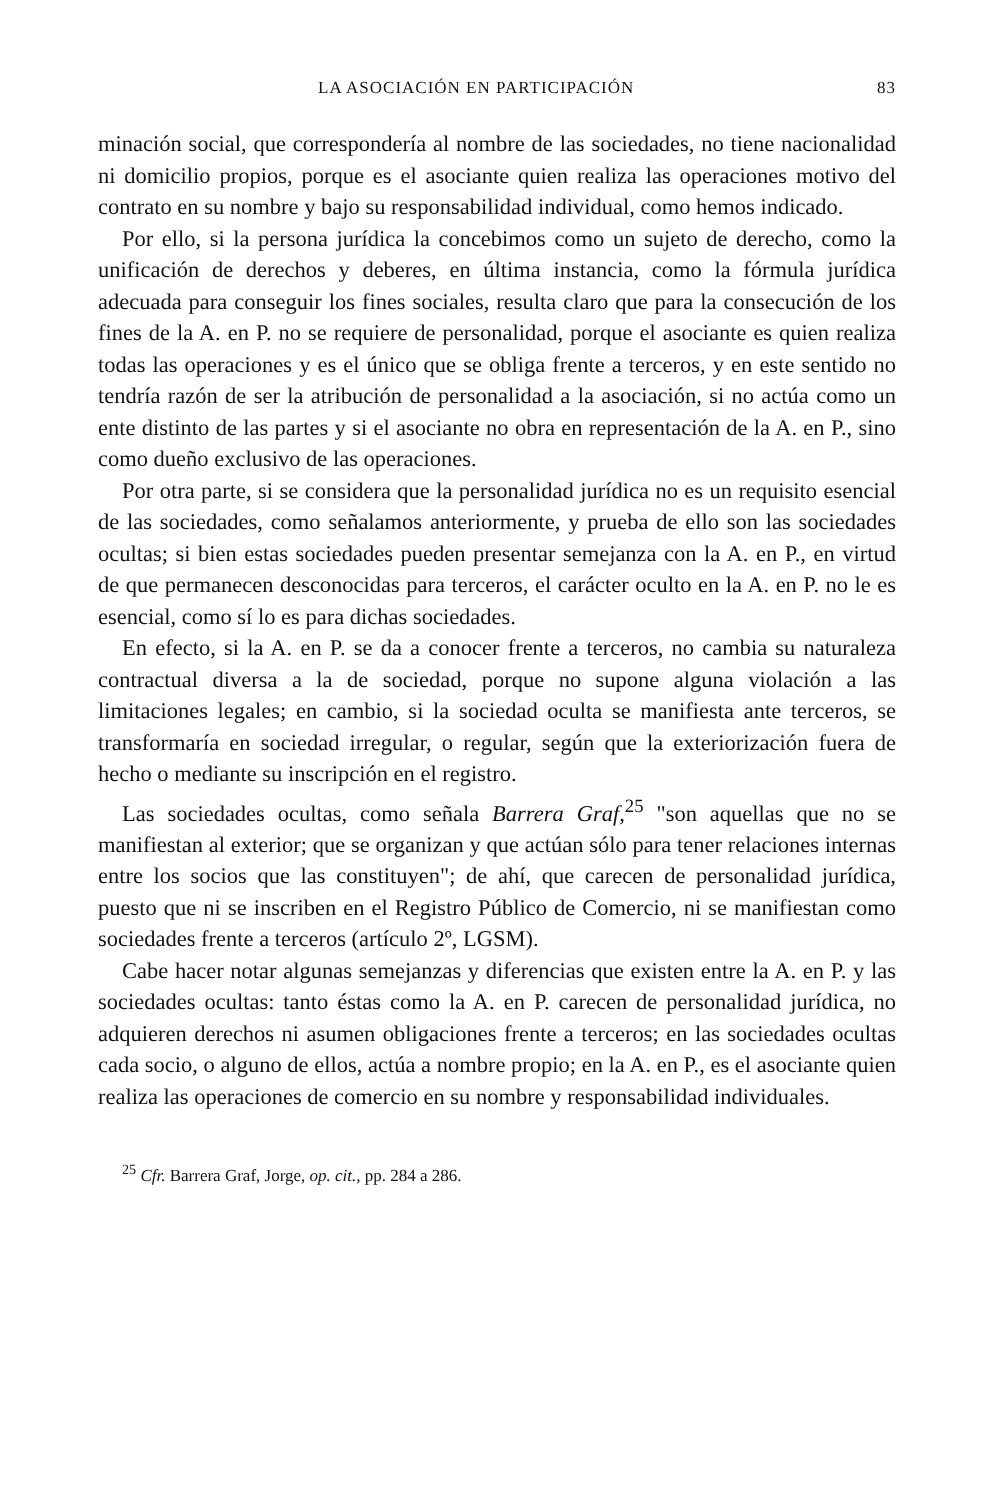LA ASOCIACIÓN EN PARTICIPACIÓN 83
minación social, que correspondería al nombre de las sociedades, no tiene nacionalidad ni domicilio propios, porque es el asociante quien realiza las operaciones motivo del contrato en su nombre y bajo su responsabilidad individual, como hemos indicado.
Por ello, si la persona jurídica la concebimos como un sujeto de derecho, como la unificación de derechos y deberes, en última instancia, como la fórmula jurídica adecuada para conseguir los fines sociales, resulta claro que para la consecución de los fines de la A. en P. no se requiere de personalidad, porque el asociante es quien realiza todas las operaciones y es el único que se obliga frente a terceros, y en este sentido no tendría razón de ser la atribución de personalidad a la asociación, si no actúa como un ente distinto de las partes y si el asociante no obra en representación de la A. en P., sino como dueño exclusivo de las operaciones.
Por otra parte, si se considera que la personalidad jurídica no es un requisito esencial de las sociedades, como señalamos anteriormente, y prueba de ello son las sociedades ocultas; si bien estas sociedades pueden presentar semejanza con la A. en P., en virtud de que permanecen desconocidas para terceros, el carácter oculto en la A. en P. no le es esencial, como sí lo es para dichas sociedades.
En efecto, si la A. en P. se da a conocer frente a terceros, no cambia su naturaleza contractual diversa a la de sociedad, porque no supone alguna violación a las limitaciones legales; en cambio, si la sociedad oculta se manifiesta ante terceros, se transformaría en sociedad irregular, o regular, según que la exteriorización fuera de hecho o mediante su inscripción en el registro.
Las sociedades ocultas, como señala Barrera Graf,<sup>25</sup> "son aquellas que no se manifiestan al exterior; que se organizan y que actúan sólo para tener relaciones internas entre los socios que las constituyen"; de ahí, que carecen de personalidad jurídica, puesto que ni se inscriben en el Registro Público de Comercio, ni se manifiestan como sociedades frente a terceros (artículo 2º, LGSM).
Cabe hacer notar algunas semejanzas y diferencias que existen entre la A. en P. y las sociedades ocultas: tanto éstas como la A. en P. carecen de personalidad jurídica, no adquieren derechos ni asumen obligaciones frente a terceros; en las sociedades ocultas cada socio, o alguno de ellos, actúa a nombre propio; en la A. en P., es el asociante quien realiza las operaciones de comercio en su nombre y responsabilidad individuales.
<sup>25</sup> Cfr. Barrera Graf, Jorge, op. cit., pp. 284 a 286.